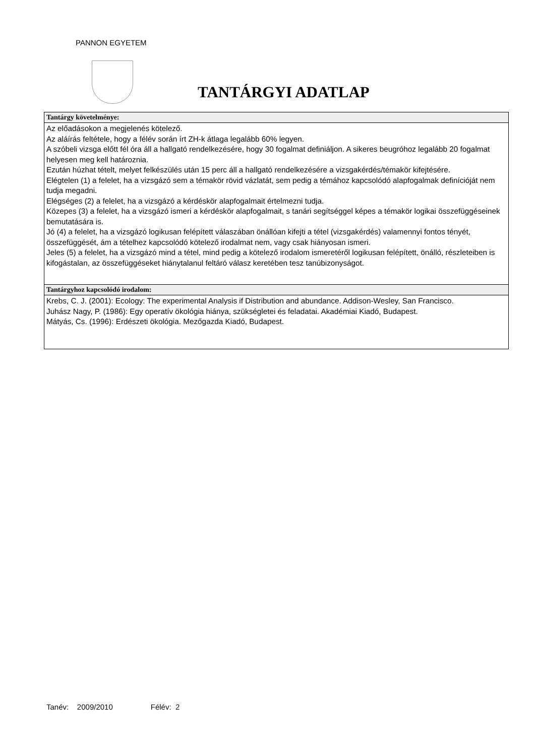PANNON EGYETEM
TANTÁRGYI ADATLAP
| Tantárgy követelménye: |
| --- |
| Az előadásokon a megjelenés kötelező. Az aláírás feltétele, hogy a félév során írt ZH-k átlaga legalább 60% legyen. A szóbeli vizsga előtt fél óra áll a hallgató rendelkezésére, hogy 30 fogalmat definiáljon. A sikeres beugróhoz legalább 20 fogalmat helyesen meg kell határoznia. Ezután húzhat tételt, melyet felkészülés után 15 perc áll a hallgató rendelkezésére a vizsgakérdés/témakör kifejtésére. Elégtelen (1) a felelet, ha a vizsgázó sem a témakör rövid vázlatát, sem pedig a témához kapcsolódó alapfogalmak definícióját nem tudja megadni. Elégséges (2) a felelet, ha a vizsgázó a kérdéskör alapfogalmait értelmezni tudja. Közepes (3) a felelet, ha a vizsgázó ismeri a kérdéskör alapfogalmait, s tanári segítséggel képes a témakör logikai összefüggéseinek bemutatására is. Jó (4) a felelet, ha a vizsgázó logikusan felépített válaszában önállóan kifejti a tétel (vizsgakérdés) valamennyi fontos tényét, összefüggését, ám a tételhez kapcsolódó kötelező irodalmat nem, vagy csak hiányosan ismeri. Jeles (5) a felelet, ha a vizsgázó mind a tétel, mind pedig a kötelező irodalom ismeretéről logikusan felépített, önálló, részleteiben is kifogástalan, az összefüggéseket hiánytalanul feltáró válasz keretében tesz tanúbizonyságot. |
| Tantárgyhoz kapcsolódó irodalom: |
| Krebs, C. J. (2001): Ecology: The experimental Analysis if Distribution and abundance. Addison-Wesley, San Francisco. Juhász Nagy, P. (1986): Egy operatív ökológia hiánya, szükségletei és feladatai. Akadémiai Kiadó, Budapest. Mátyás, Cs. (1996): Erdészeti ökológia. Mezőgazda Kiadó, Budapest. |
Tanév: 2009/2010 Félév: 2